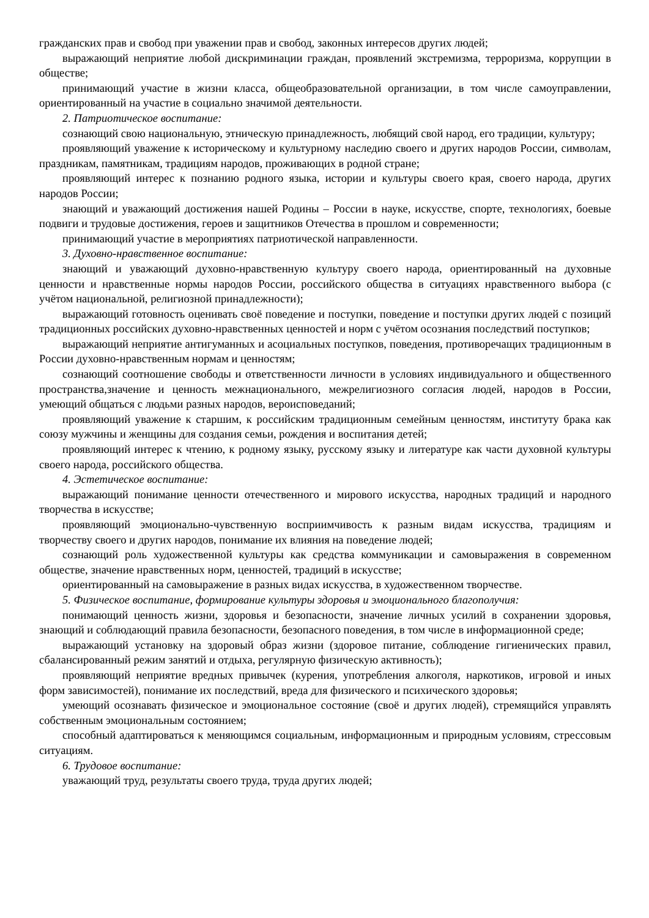гражданских прав и свобод при уважении прав и свобод, законных интересов других людей;
выражающий неприятие любой дискриминации граждан, проявлений экстремизма, терроризма, коррупции в обществе;
принимающий участие в жизни класса, общеобразовательной организации, в том числе самоуправлении, ориентированный на участие в социально значимой деятельности.
2. Патриотическое воспитание:
сознающий свою национальную, этническую принадлежность, любящий свой народ, его традиции, культуру;
проявляющий уважение к историческому и культурному наследию своего и других народов России, символам, праздникам, памятникам, традициям народов, проживающих в родной стране;
проявляющий интерес к познанию родного языка, истории и культуры своего края, своего народа, других народов России;
знающий и уважающий достижения нашей Родины – России в науке, искусстве, спорте, технологиях, боевые подвиги и трудовые достижения, героев и защитников Отечества в прошлом и современности;
принимающий участие в мероприятиях патриотической направленности.
3. Духовно-нравственное воспитание:
знающий и уважающий духовно-нравственную культуру своего народа, ориентированный на духовные ценности и нравственные нормы народов России, российского общества в ситуациях нравственного выбора (с учётом национальной, религиозной принадлежности);
выражающий готовность оценивать своё поведение и поступки, поведение и поступки других людей с позиций традиционных российских духовно-нравственных ценностей и норм с учётом осознания последствий поступков;
выражающий неприятие антигуманных и асоциальных поступков, поведения, противоречащих традиционным в России духовно-нравственным нормам и ценностям;
сознающий соотношение свободы и ответственности личности в условиях индивидуального и общественного пространства,значение и ценность межнационального, межрелигиозного согласия людей, народов в России, умеющий общаться с людьми разных народов, вероисповеданий;
проявляющий уважение к старшим, к российским традиционным семейным ценностям, институту брака как союзу мужчины и женщины для создания семьи, рождения и воспитания детей;
проявляющий интерес к чтению, к родному языку, русскому языку и литературе как части духовной культуры своего народа, российского общества.
4. Эстетическое воспитание:
выражающий понимание ценности отечественного и мирового искусства, народных традиций и народного творчества в искусстве;
проявляющий эмоционально-чувственную восприимчивость к разным видам искусства, традициям и творчеству своего и других народов, понимание их влияния на поведение людей;
сознающий роль художественной культуры как средства коммуникации и самовыражения в современном обществе, значение нравственных норм, ценностей, традиций в искусстве;
ориентированный на самовыражение в разных видах искусства, в художественном творчестве.
5. Физическое воспитание, формирование культуры здоровья и эмоционального благополучия:
понимающий ценность жизни, здоровья и безопасности, значение личных усилий в сохранении здоровья, знающий и соблюдающий правила безопасности, безопасного поведения, в том числе в информационной среде;
выражающий установку на здоровый образ жизни (здоровое питание, соблюдение гигиенических правил, сбалансированный режим занятий и отдыха, регулярную физическую активность);
проявляющий неприятие вредных привычек (курения, употребления алкоголя, наркотиков, игровой и иных форм зависимостей), понимание их последствий, вреда для физического и психического здоровья;
умеющий осознавать физическое и эмоциональное состояние (своё и других людей), стремящийся управлять собственным эмоциональным состоянием;
способный адаптироваться к меняющимся социальным, информационным и природным условиям, стрессовым ситуациям.
6. Трудовое воспитание:
уважающий труд, результаты своего труда, труда других людей;